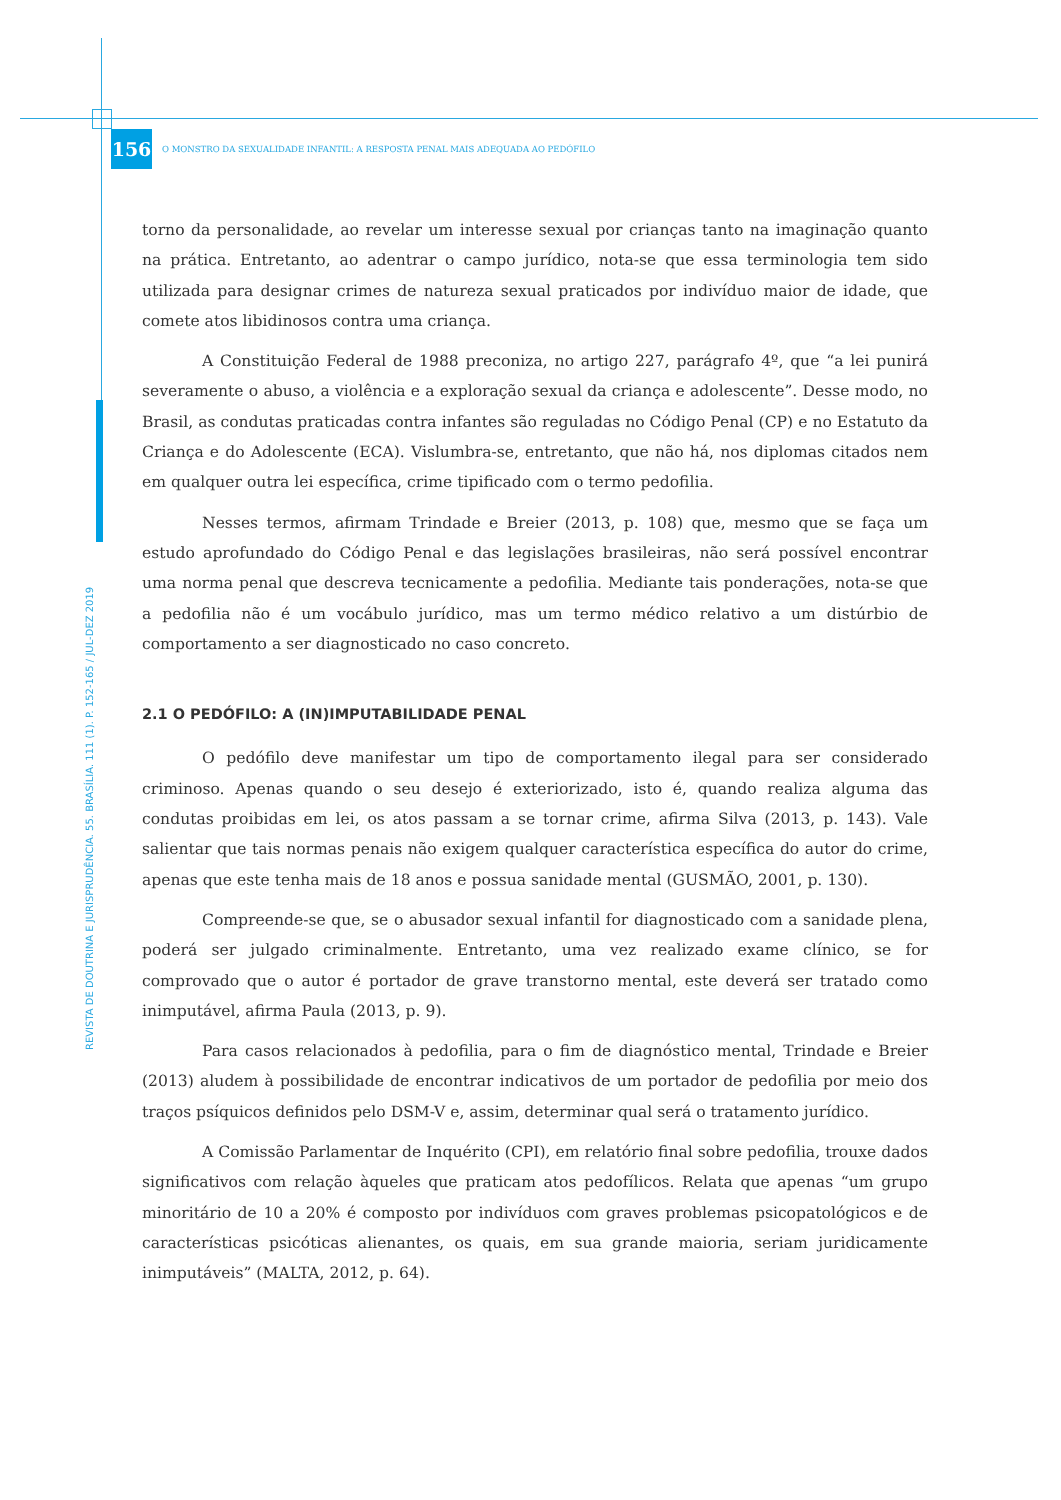156
O MONSTRO DA SEXUALIDADE INFANTIL: A RESPOSTA PENAL MAIS ADEQUADA AO PEDÓFILO
REVISTA DE DOUTRINA E JURISPRUDÊNCIA. 55. BRASÍLIA. 111 (1). P. 152-165 / JUL-DEZ 2019
torno da personalidade, ao revelar um interesse sexual por crianças tanto na imaginação quanto na prática. Entretanto, ao adentrar o campo jurídico, nota-se que essa terminologia tem sido utilizada para designar crimes de natureza sexual praticados por indivíduo maior de idade, que comete atos libidinosos contra uma criança.
A Constituição Federal de 1988 preconiza, no artigo 227, parágrafo 4º, que “a lei punirá severamente o abuso, a violência e a exploração sexual da criança e adolescente”. Desse modo, no Brasil, as condutas praticadas contra infantes são reguladas no Código Penal (CP) e no Estatuto da Criança e do Adolescente (ECA). Vislumbra-se, entretanto, que não há, nos diplomas citados nem em qualquer outra lei específica, crime tipificado com o termo pedofilia.
Nesses termos, afirmam Trindade e Breier (2013, p. 108) que, mesmo que se faça um estudo aprofundado do Código Penal e das legislações brasileiras, não será possível encontrar uma norma penal que descreva tecnicamente a pedofilia. Mediante tais ponderações, nota-se que a pedofilia não é um vocábulo jurídico, mas um termo médico relativo a um distúrbio de comportamento a ser diagnosticado no caso concreto.
2.1 O PEDÓFILO: A (IN)IMPUTABILIDADE PENAL
O pedófilo deve manifestar um tipo de comportamento ilegal para ser considerado criminoso. Apenas quando o seu desejo é exteriorizado, isto é, quando realiza alguma das condutas proibidas em lei, os atos passam a se tornar crime, afirma Silva (2013, p. 143). Vale salientar que tais normas penais não exigem qualquer característica específica do autor do crime, apenas que este tenha mais de 18 anos e possua sanidade mental (GUSMÃO, 2001, p. 130).
Compreende-se que, se o abusador sexual infantil for diagnosticado com a sanidade plena, poderá ser julgado criminalmente. Entretanto, uma vez realizado exame clínico, se for comprovado que o autor é portador de grave transtorno mental, este deverá ser tratado como inimputável, afirma Paula (2013, p. 9).
Para casos relacionados à pedofilia, para o fim de diagnóstico mental, Trindade e Breier (2013) aludem à possibilidade de encontrar indicativos de um portador de pedofilia por meio dos traços psíquicos definidos pelo DSM-V e, assim, determinar qual será o tratamento jurídico.
A Comissão Parlamentar de Inquérito (CPI), em relatório final sobre pedofilia, trouxe dados significativos com relação àqueles que praticam atos pedofílicos. Relata que apenas “um grupo minoritário de 10 a 20% é composto por indivíduos com graves problemas psicopatológicos e de características psicóticas alienantes, os quais, em sua grande maioria, seriam juridicamente inimputáveis” (MALTA, 2012, p. 64).